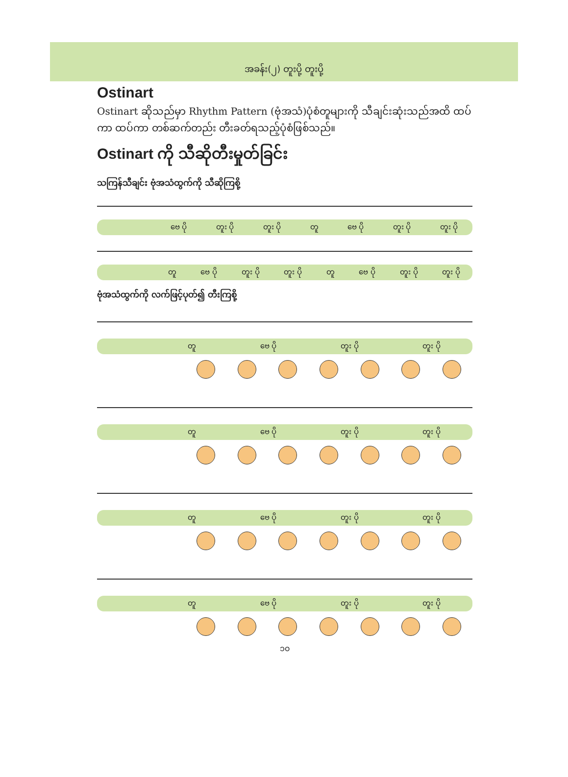အခန်း(၂) တူးပို့ တူးပို့
Ostinart
Ostinart ဆိုသည်မှာ Rhythm Pattern (ဗုံအသံ)ပုံစံတူများကို သီချင်းဆုံးသည်အထိ ထပ်ကာ ထပ်ကာ တစ်ဆက်တည်း တီးခတ်ရသည့်ပုံစံဖြစ်သည်။
Ostinart ကို သီဆိုတီးမှုတ်ခြင်း
သကြန်သီချင်း ဗုံအသံထွက်ကို သီဆိုကြစို့
ဗေ ပို တူး ပို တူး ပို တူ ဗေ ပို တူး ပို တူး ပို
တူ ဗေ ပို တူး ပို တူး ပို တူ ဗေ ပို တူး ပို တူး ပို
ဗုံအသံထွက်ကို လက်ဖြင့်ပုတ်၍ တီးကြစို့
တူ ဗေ ပို တူး ပို တူး ပို
တူ ဗေ ပို တူး ပို တူး ပို
တူ ဗေ ပို တူး ပို တူး ပို
တူ ဗေ ပို တူး ပို တူး ပို
၁၀